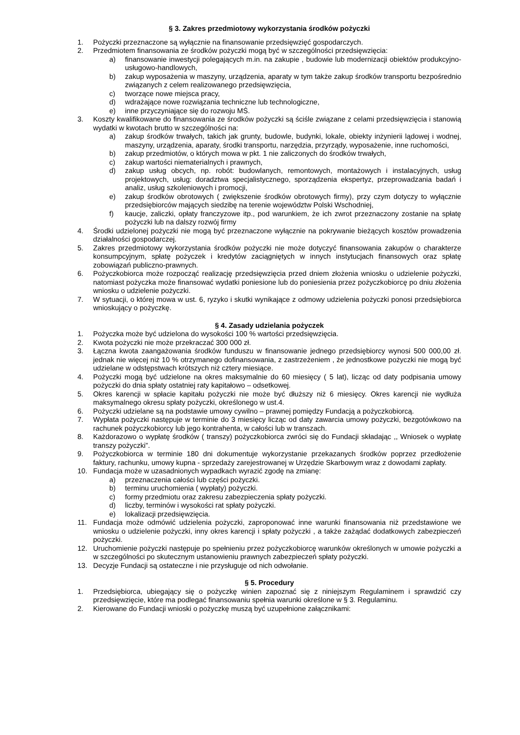§ 3. Zakres przedmiotowy wykorzystania środków pożyczki
1. Pożyczki przeznaczone są wyłącznie na finansowanie przedsięwzięć gospodarczych.
2. Przedmiotem finansowania ze środków pożyczki mogą być w szczególności przedsięwzięcia:
a) finansowanie inwestycji polegających m.in. na zakupie , budowie lub modernizacji obiektów produkcyjno-usługowo-handlowych,
b) zakup wyposażenia w maszyny, urządzenia, aparaty w tym także zakup środków transportu bezpośrednio związanych z celem realizowanego przedsięwzięcia,
c) tworzące nowe miejsca pracy,
d) wdrażające nowe rozwiązania techniczne lub technologiczne,
e) inne przyczyniające się do rozwoju MŚ.
3. Koszty kwalifikowane do finansowania ze środków pożyczki są ściśle związane z celami przedsięwzięcia i stanowią wydatki w kwotach brutto w szczególności na:
a) zakup środków trwałych, takich jak grunty, budowle, budynki, lokale, obiekty inżynierii lądowej i wodnej, maszyny, urządzenia, aparaty, środki transportu, narzędzia, przyrządy, wyposażenie, inne ruchomości,
b) zakup przedmiotów, o których mowa w pkt. 1 nie zaliczonych do środków trwałych,
c) zakup wartości niematerialnych i prawnych,
d) zakup usług obcych, np. robót: budowlanych, remontowych, montażowych i instalacyjnych, usług projektowych, usług: doradztwa specjalistycznego, sporządzenia ekspertyz, przeprowadzania badań i analiz, usług szkoleniowych i promocji,
e) zakup środków obrotowych ( zwiększenie środków obrotowych firmy), przy czym dotyczy to wyłącznie przedsiębiorców mających siedzibę na terenie województw Polski Wschodniej,
f) kaucje, zaliczki, opłaty franczyzowe itp., pod warunkiem, że ich zwrot przeznaczony zostanie na spłatę pożyczki lub na dalszy rozwój firmy
4. Środki udzielonej pożyczki nie mogą być przeznaczone wyłącznie na pokrywanie bieżących kosztów prowadzenia działalności gospodarczej.
5. Zakres przedmiotowy wykorzystania środków pożyczki nie może dotyczyć finansowania zakupów o charakterze konsumpcyjnym, spłatę pożyczek i kredytów zaciągniętych w innych instytucjach finansowych oraz spłatę zobowiązań publiczno-prawnych.
6. Pożyczkobiorca może rozpocząć realizację przedsięwzięcia przed dniem złożenia wniosku o udzielenie pożyczki, natomiast pożyczka może finansować wydatki poniesione lub do poniesienia przez pożyczkobiorcę po dniu złożenia wniosku o udzielenie pożyczki.
7. W sytuacji, o której mowa w ust. 6, ryzyko i skutki wynikające z odmowy udzielenia pożyczki ponosi przedsiębiorca wnioskujący o pożyczkę.
§ 4. Zasady udzielania pożyczek
1. Pożyczka może być udzielona do wysokości 100 % wartości przedsięwzięcia.
2. Kwota pożyczki nie może przekraczać 300 000 zł.
3. Łączna kwota zaangażowania środków funduszu w finansowanie jednego przedsiębiorcy wynosi 500 000,00 zł. jednak nie więcej niż 10 % otrzymanego dofinansowania, z zastrzeżeniem , że jednostkowe pożyczki nie mogą być udzielane w odstępstwach krótszych niż cztery miesiące.
4. Pożyczki mogą być udzielone na okres maksymalnie do 60 miesięcy ( 5 lat), licząc od daty podpisania umowy pożyczki do dnia spłaty ostatniej raty kapitałowo – odsetkowej.
5. Okres karencji w spłacie kapitału pożyczki nie może być dłuższy niż 6 miesięcy. Okres karencji nie wydłuża maksymalnego okresu spłaty pożyczki, określonego w ust.4.
6. Pożyczki udzielane są na podstawie umowy cywilno – prawnej pomiędzy Fundacją a pożyczkobiorcą.
7. Wypłata pożyczki następuje w terminie do 3 miesięcy licząc od daty zawarcia umowy pożyczki, bezgotówkowo na rachunek pożyczkobiorcy lub jego kontrahenta, w całości lub w transzach.
8. Każdorazowo o wypłatę środków ( transzy) pożyczkobiorca zwróci się do Fundacji składając ,, Wniosek o wypłatę transzy pożyczki”.
9. Pożyczkobiorca w terminie 180 dni dokumentuje wykorzystanie przekazanych środków poprzez przedłożenie faktury, rachunku, umowy kupna - sprzedaży zarejestrowanej w Urzędzie Skarbowym wraz z dowodami zapłaty.
10. Fundacja może w uzasadnionych wypadkach wyrazić zgodę na zmianę:
a) przeznaczenia całości lub części pożyczki.
b) terminu uruchomienia ( wypłaty) pożyczki.
c) formy przedmiotu oraz zakresu zabezpieczenia spłaty pożyczki.
d) liczby, terminów i wysokości rat spłaty pożyczki.
e) lokalizacji przedsięwzięcia.
11. Fundacja może odmówić udzielenia pożyczki, zaproponować inne warunki finansowania niż przedstawione we wniosku o udzielenie pożyczki, inny okres karencji i spłaty pożyczki , a także zażądać dodatkowych zabezpieczeń pożyczki.
12. Uruchomienie pożyczki następuje po spełnieniu przez pożyczkobiorcę warunków określonych w umowie pożyczki a w szczególności po skutecznym ustanowieniu prawnych zabezpieczeń spłaty pożyczki.
13. Decyzje Fundacji są ostateczne i nie przysługuje od nich odwołanie.
§ 5. Procedury
1. Przedsiębiorca, ubiegający się o pożyczkę winien zapoznać się z niniejszym Regulaminem i sprawdzić czy przedsięwzięcie, które ma podlegać finansowaniu spełnia warunki określone w § 3. Regulaminu.
2. Kierowane do Fundacji wnioski o pożyczkę muszą być uzupełnione załącznikami: